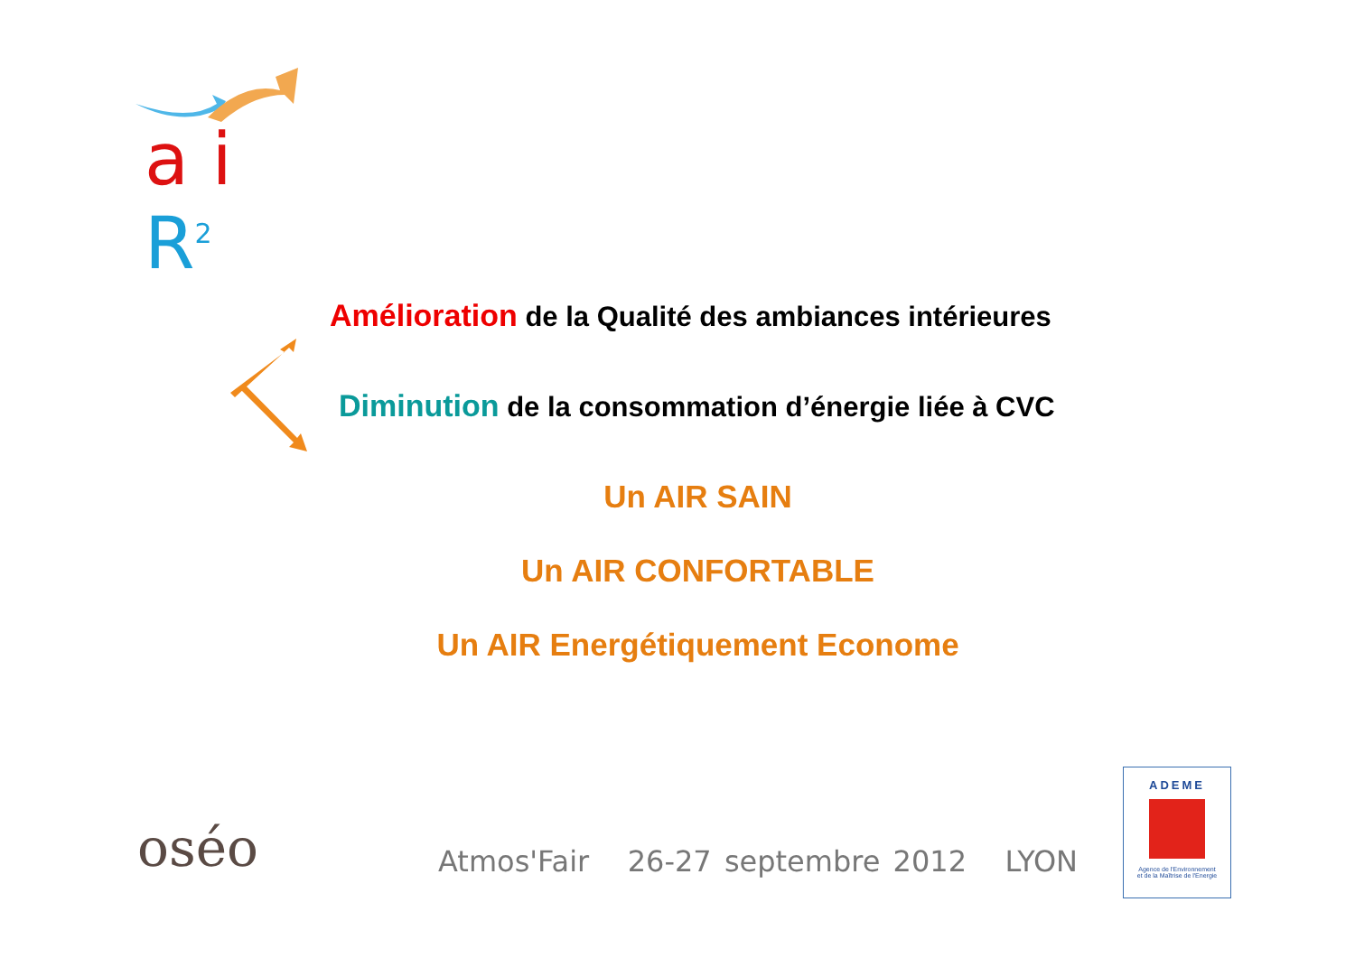a i R<sup>2</sup>
Amélioration de la Qualité des ambiances intérieures
Diminution de la consommation d’énergie liée à CVC
Un AIR SAIN
Un AIR CONFORTABLE
Un AIR Energétiquement Econome
oséo
Atmos'Fair 26-27 septembre 2012 LYON
ADEME
Agence de l'Environnement
et de la Maîtrise de l'Energie